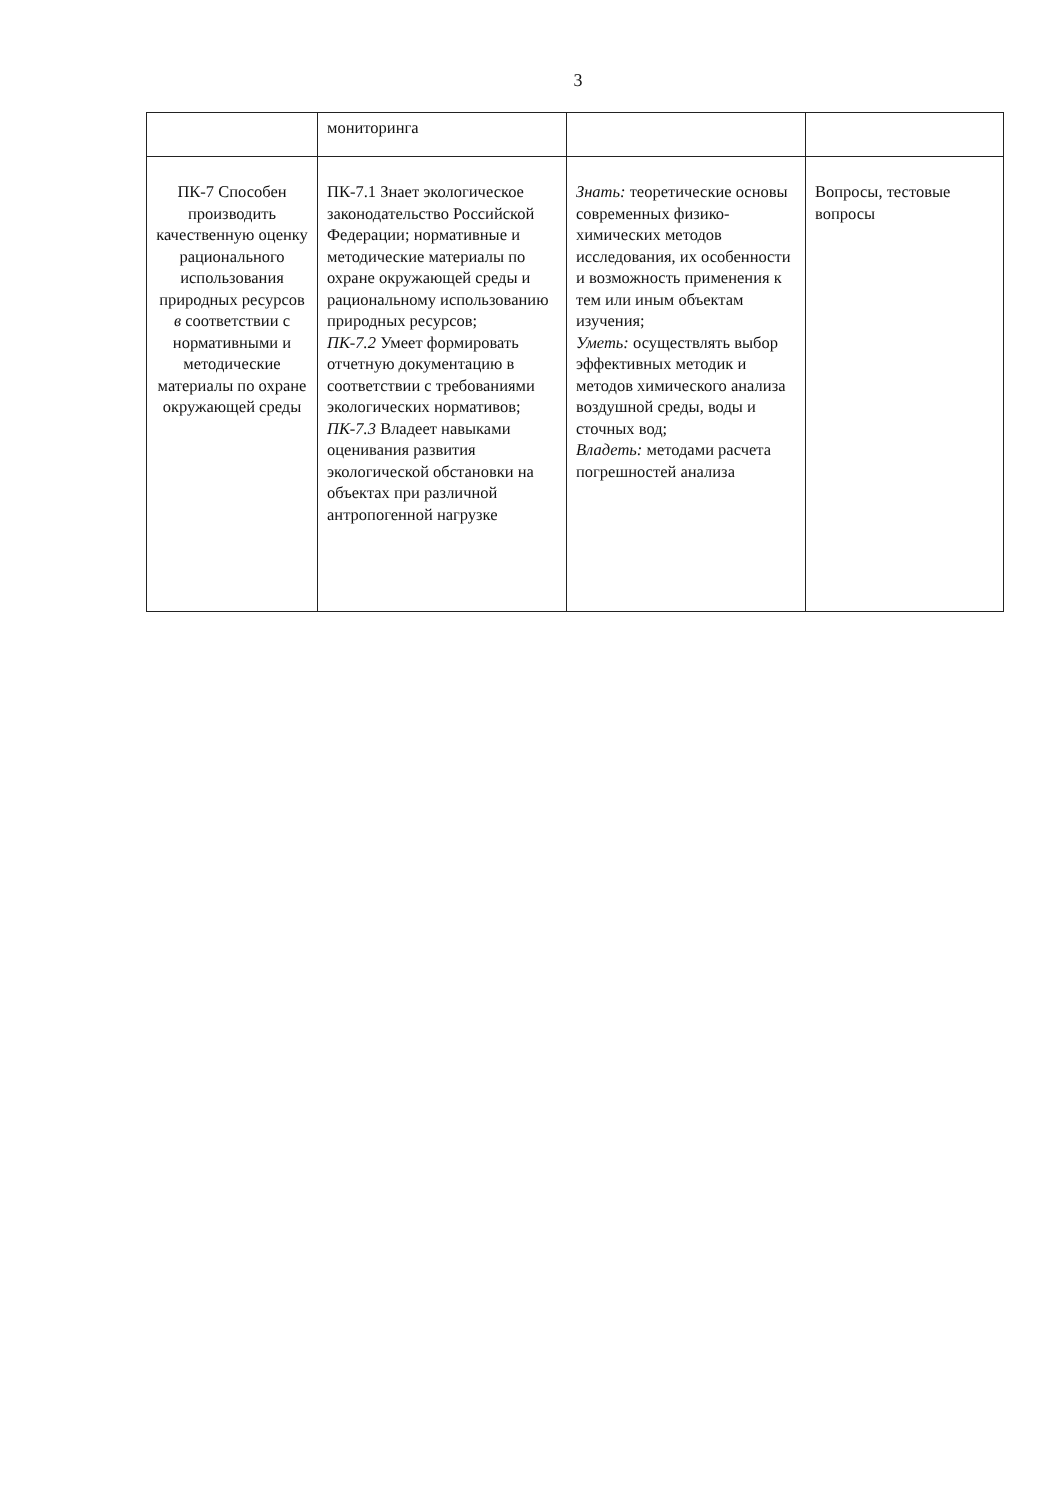3
| | мониторинга | | |
| ПК-7 Способен производить качественную оценку рационального использования природных ресурсов в соответствии с нормативными и методические материалы по охране окружающей среды | ПК-7.1 Знает экологическое законодательство Российской Федерации; нормативные и методические материалы по охране окружающей среды и рациональному использованию природных ресурсов; ПК-7.2 Умеет формировать отчетную документацию в соответствии с требованиями экологических нормативов; ПК-7.3 Владеет навыками оценивания развития экологической обстановки на объектах при различной антропогенной нагрузке | Знать: теоретические основы современных физико-химических методов исследования, их особенности и возможность применения к тем или иным объектам изучения; Уметь: осуществлять выбор эффективных методик и методов химического анализа воздушной среды, воды и сточных вод; Владеть: методами расчета погрешностей анализа | Вопросы, тестовые вопросы |